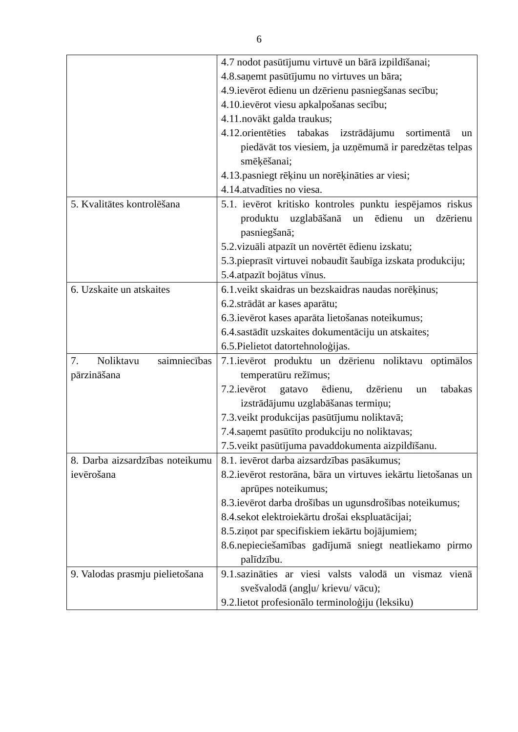6
| | 4.7 nodot pasūtījumu virtuvē un bārā izpildīšanai; 4.8.saņemt pasūtījumu no virtuves un bāra; 4.9.ievērot ēdienu un dzērienu pasniegšanas secību; 4.10.ievērot viesu apkalpošanas secību; 4.11.novākt galda traukus; 4.12.orientēties tabakas izstrādājumu sortimentā un piedāvāt tos viesiem, ja uzņēmumā ir paredzētas telpas smēķēšanai; 4.13.pasniegt rēķinu un norēķināties ar viesi; 4.14.atvadīties no viesa. |
| 5. Kvalitātes kontrolēšana | 5.1. ievērot kritisko kontroles punktu iespējamos riskus produktu uzglabāšanā un ēdienu un dzērienu pasniegšanā; 5.2.vizuāli atpazīt un novērtēt ēdienu izskatu; 5.3.pieprasīt virtuvei nobaudīt šaubīga izskata produkciju; 5.4.atpazīt bojātus vīnus. |
| 6. Uzskaite un atskaites | 6.1.veikt skaidras un bezskaidras naudas norēķinus; 6.2.strādāt ar kases aparātu; 6.3.ievērot kases aparāta lietošanas noteikumus; 6.4.sastādīt uzskaites dokumentāciju un atskaites; 6.5.Pielietot datortehnoloģijas. |
| 7. Noliktavu saimniecības pārzināšana | 7.1.ievērot produktu un dzērienu noliktavu optimālos temperatūru režīmus; 7.2.ievērot gatavo ēdienu, dzērienu un tabakas izstrādājumu uzglabāšanas termiņu; 7.3.veikt produkcijas pasūtījumu noliktavā; 7.4.saņemt pasūtīto produkciju no noliktavas; 7.5.veikt pasūtījuma pavaddokumenta aizpildīšanu. |
| 8. Darba aizsardzības noteikumu ievērošana | 8.1. ievērot darba aizsardzības pasākumus; 8.2.ievērot restorāna, bāra un virtuves iekārtu lietošanas un aprūpes noteikumus; 8.3.ievērot darba drošības un ugunsdrošības noteikumus; 8.4.sekot elektroiekārtu drošai ekspluatācijai; 8.5.ziņot par specifiskiem iekārtu bojājumiem; 8.6.nepieciešamības gadījumā sniegt neatliekamo pirmo palīdzību. |
| 9. Valodas prasmju pielietošana | 9.1.sazināties ar viesi valsts valodā un vismaz vienā svešvalodā (angļu/ krievu/ vācu); 9.2.lietot profesionālo terminoloģiju (leksiku) |